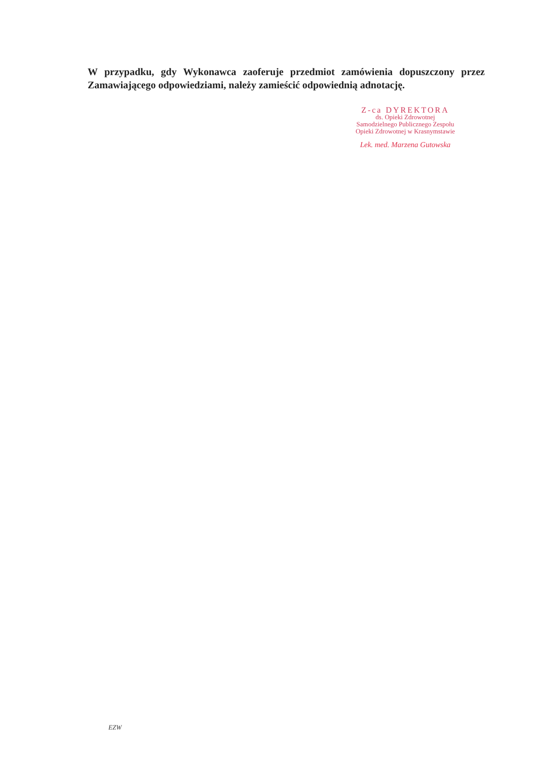W przypadku, gdy Wykonawca zaoferuje przedmiot zamówienia dopuszczony przez Zamawiającego odpowiedziami, należy zamieścić odpowiednią adnotację.
Z-ca DYREKTORA
ds. Opieki Zdrowotnej
Samodzielnego Publicznego Zespołu
Opieki Zdrowotnej w Krasnymstawie
Lek. med. Marzena Gutowska
EZW